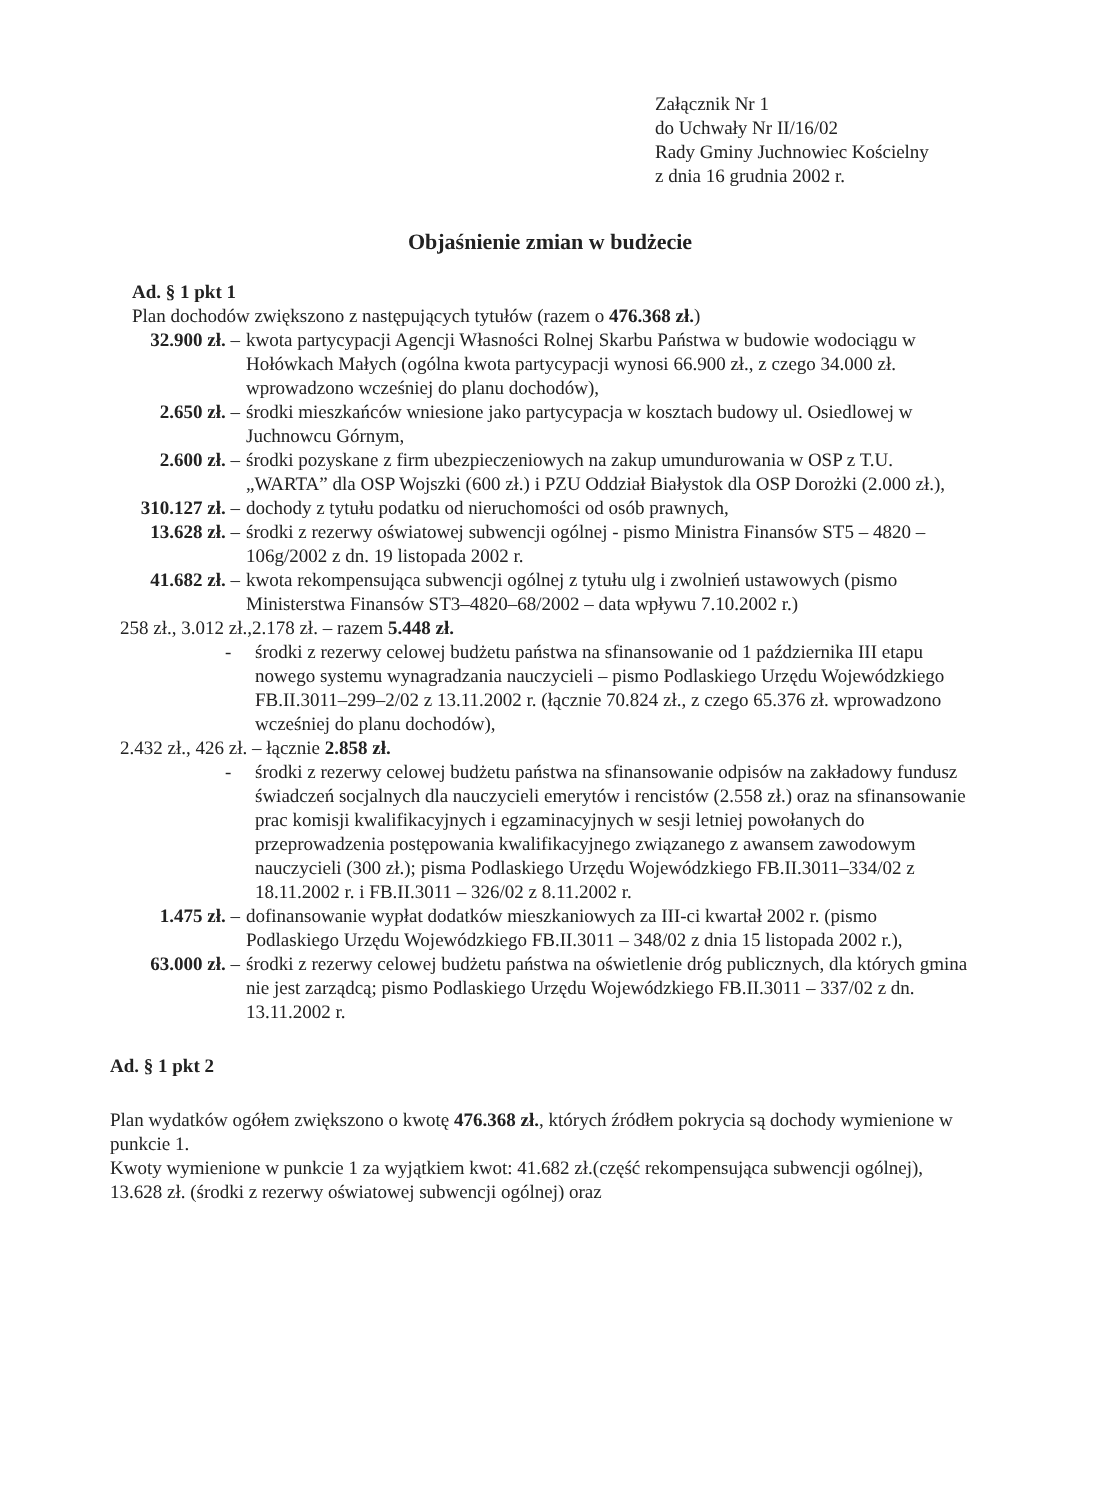Załącznik Nr 1
do Uchwały Nr II/16/02
Rady Gminy Juchnowiec Kościelny
z dnia 16 grudnia 2002 r.
Objaśnienie zmian w budżecie
Ad. § 1 pkt 1
Plan dochodów zwiększono z następujących tytułów (razem o 476.368 zł.)
32.900 zł. – kwota partycypacji Agencji Własności Rolnej Skarbu Państwa w budowie wodociągu w Hołówkach Małych (ogólna kwota partycypacji wynosi 66.900 zł., z czego 34.000 zł. wprowadzono wcześniej do planu dochodów),
2.650 zł. – środki mieszkańców wniesione jako partycypacja w kosztach budowy ul. Osiedlowej w Juchnowcu Górnym,
2.600 zł. – środki pozyskane z firm ubezpieczeniowych na zakup umundurowania w OSP z T.U. „WARTA” dla OSP Wojszki (600 zł.) i PZU Oddział Białystok dla OSP Dorożki (2.000 zł.),
310.127 zł. – dochody z tytułu podatku od nieruchomości od osób prawnych,
13.628 zł. – środki z rezerwy oświatowej subwencji ogólnej - pismo Ministra Finansów ST5 – 4820 – 106g/2002 z dn. 19 listopada 2002 r.
41.682 zł. – kwota rekompensująca subwencji ogólnej z tytułu ulg i zwolnień ustawowych (pismo Ministerstwa Finansów ST3–4820–68/2002 – data wpływu 7.10.2002 r.)
258 zł., 3.012 zł.,2.178 zł. – razem 5.448 zł.
- środki z rezerwy celowej budżetu państwa na sfinansowanie od 1 października III etapu nowego systemu wynagradzania nauczycieli – pismo Podlaskiego Urzędu Wojewódzkiego FB.II.3011–299–2/02 z 13.11.2002 r. (łącznie 70.824 zł., z czego 65.376 zł. wprowadzono wcześniej do planu dochodów),
2.432 zł., 426 zł. – łącznie 2.858 zł.
- środki z rezerwy celowej budżetu państwa na sfinansowanie odpisów na zakładowy fundusz świadczeń socjalnych dla nauczycieli emerytów i rencistów (2.558 zł.) oraz na sfinansowanie prac komisji kwalifikacyjnych i egzaminacyjnych w sesji letniej powołanych do przeprowadzenia postępowania kwalifikacyjnego związanego z awansem zawodowym nauczycieli (300 zł.); pisma Podlaskiego Urzędu Wojewódzkiego FB.II.3011–334/02 z 18.11.2002 r. i FB.II.3011 – 326/02 z 8.11.2002 r.
1.475 zł. – dofinansowanie wypłat dodatków mieszkaniowych za III-ci kwartał 2002 r. (pismo Podlaskiego Urzędu Wojewódzkiego FB.II.3011 – 348/02 z dnia 15 listopada 2002 r.),
63.000 zł. – środki z rezerwy celowej budżetu państwa na oświetlenie dróg publicznych, dla których gmina nie jest zarządcą; pismo Podlaskiego Urzędu Wojewódzkiego FB.II.3011 – 337/02 z dn. 13.11.2002 r.
Ad. § 1 pkt 2
Plan wydatków ogółem zwiększono o kwotę 476.368 zł., których źródłem pokrycia są dochody wymienione w punkcie 1.
Kwoty wymienione w punkcie 1 za wyjątkiem kwot: 41.682 zł.(część rekompensująca subwencji ogólnej), 13.628 zł. (środki z rezerwy oświatowej subwencji ogólnej) oraz